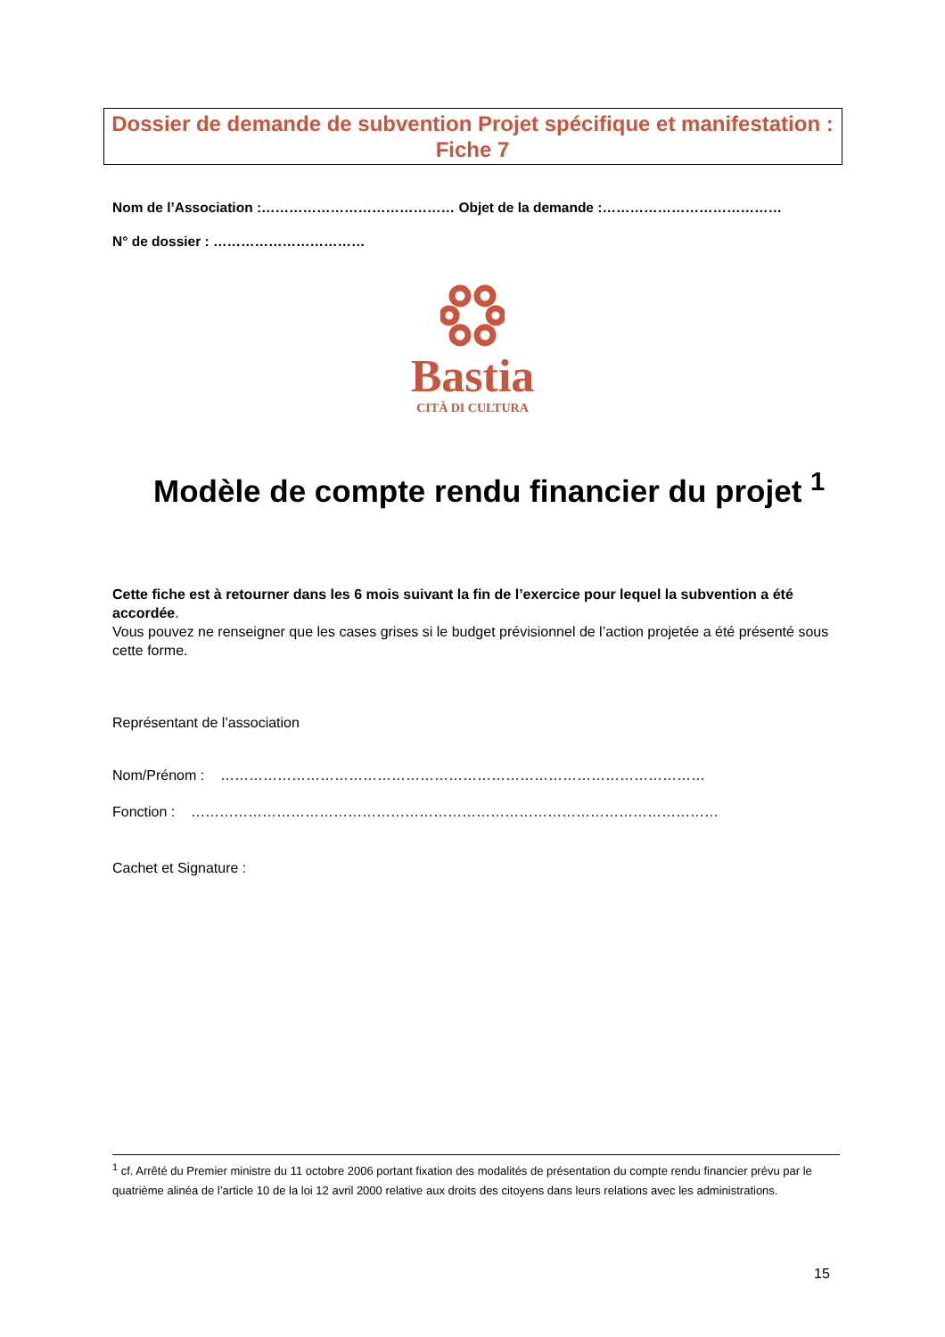Dossier de demande de subvention Projet spécifique et manifestation : Fiche 7
Nom de l’Association :…………………………………… Objet de la demande :…………………………………
N° de dossier : ……………………………
Bastia
CITÀ DI CULTURA
Modèle de compte rendu financier du projet <sup>1</sup>
Cette fiche est à retourner dans les 6 mois suivant la fin de l’exercice pour lequel la subvention a été accordée.
Vous pouvez ne renseigner que les cases grises si le budget prévisionnel de l’action projetée a été présenté sous cette forme.
Représentant de l’association
Nom/Prénom : …………………………………………………………………………………………
Fonction : …………………………………………………………………………………………………
Cachet et Signature :
<sup>1</sup> cf. Arrêté du Premier ministre du 11 octobre 2006 portant fixation des modalités de présentation du compte rendu financier prévu par le quatrième alinéa de l’article 10 de la loi 12 avril 2000 relative aux droits des citoyens dans leurs relations avec les administrations.
15